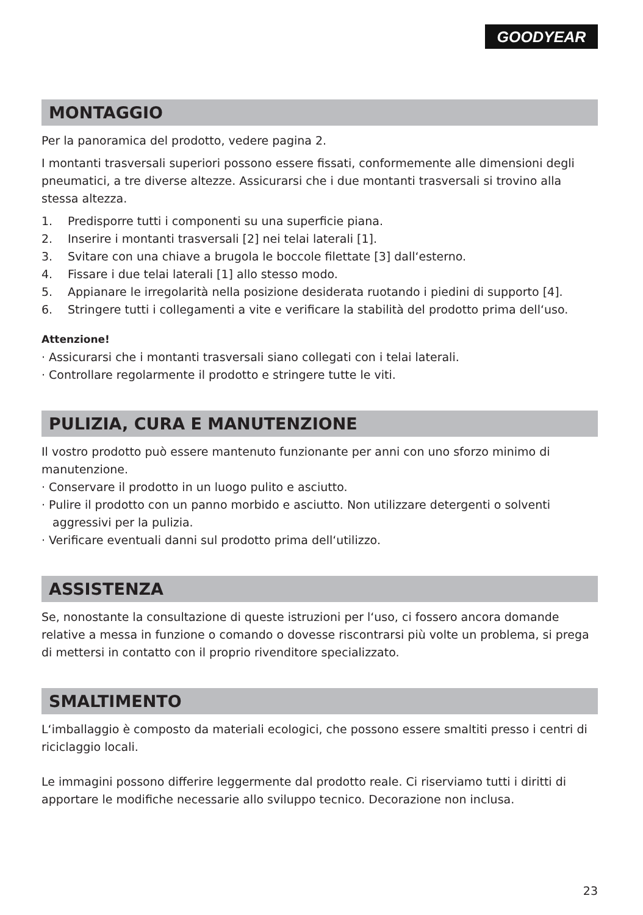GOODYEAR
MONTAGGIO
Per la panoramica del prodotto, vedere pagina 2.
I montanti trasversali superiori possono essere fissati, conformemente alle dimensioni degli pneumatici, a tre diverse altezze. Assicurarsi che i due montanti trasversali si trovino alla stessa altezza.
1. Predisporre tutti i componenti su una superficie piana.
2. Inserire i montanti trasversali [2] nei telai laterali [1].
3. Svitare con una chiave a brugola le boccole filettate [3] dall‘esterno.
4. Fissare i due telai laterali [1] allo stesso modo.
5. Appianare le irregolarità nella posizione desiderata ruotando i piedini di supporto [4].
6. Stringere tutti i collegamenti a vite e verificare la stabilità del prodotto prima dell‘uso.
Attenzione!
· Assicurarsi che i montanti trasversali siano collegati con i telai laterali.
· Controllare regolarmente il prodotto e stringere tutte le viti.
PULIZIA, CURA E MANUTENZIONE
Il vostro prodotto può essere mantenuto funzionante per anni con uno sforzo minimo di manutenzione.
· Conservare il prodotto in un luogo pulito e asciutto.
· Pulire il prodotto con un panno morbido e asciutto. Non utilizzare detergenti o solventi aggressivi per la pulizia.
· Verificare eventuali danni sul prodotto prima dell‘utilizzo.
ASSISTENZA
Se, nonostante la consultazione di queste istruzioni per l‘uso, ci fossero ancora domande relative a messa in funzione o comando o dovesse riscontrarsi più volte un problema, si prega di mettersi in contatto con il proprio rivenditore specializzato.
SMALTIMENTO
L‘imballaggio è composto da materiali ecologici, che possono essere smaltiti presso i centri di riciclaggio locali.
Le immagini possono differire leggermente dal prodotto reale. Ci riserviamo tutti i diritti di apportare le modifiche necessarie allo sviluppo tecnico. Decorazione non inclusa.
23